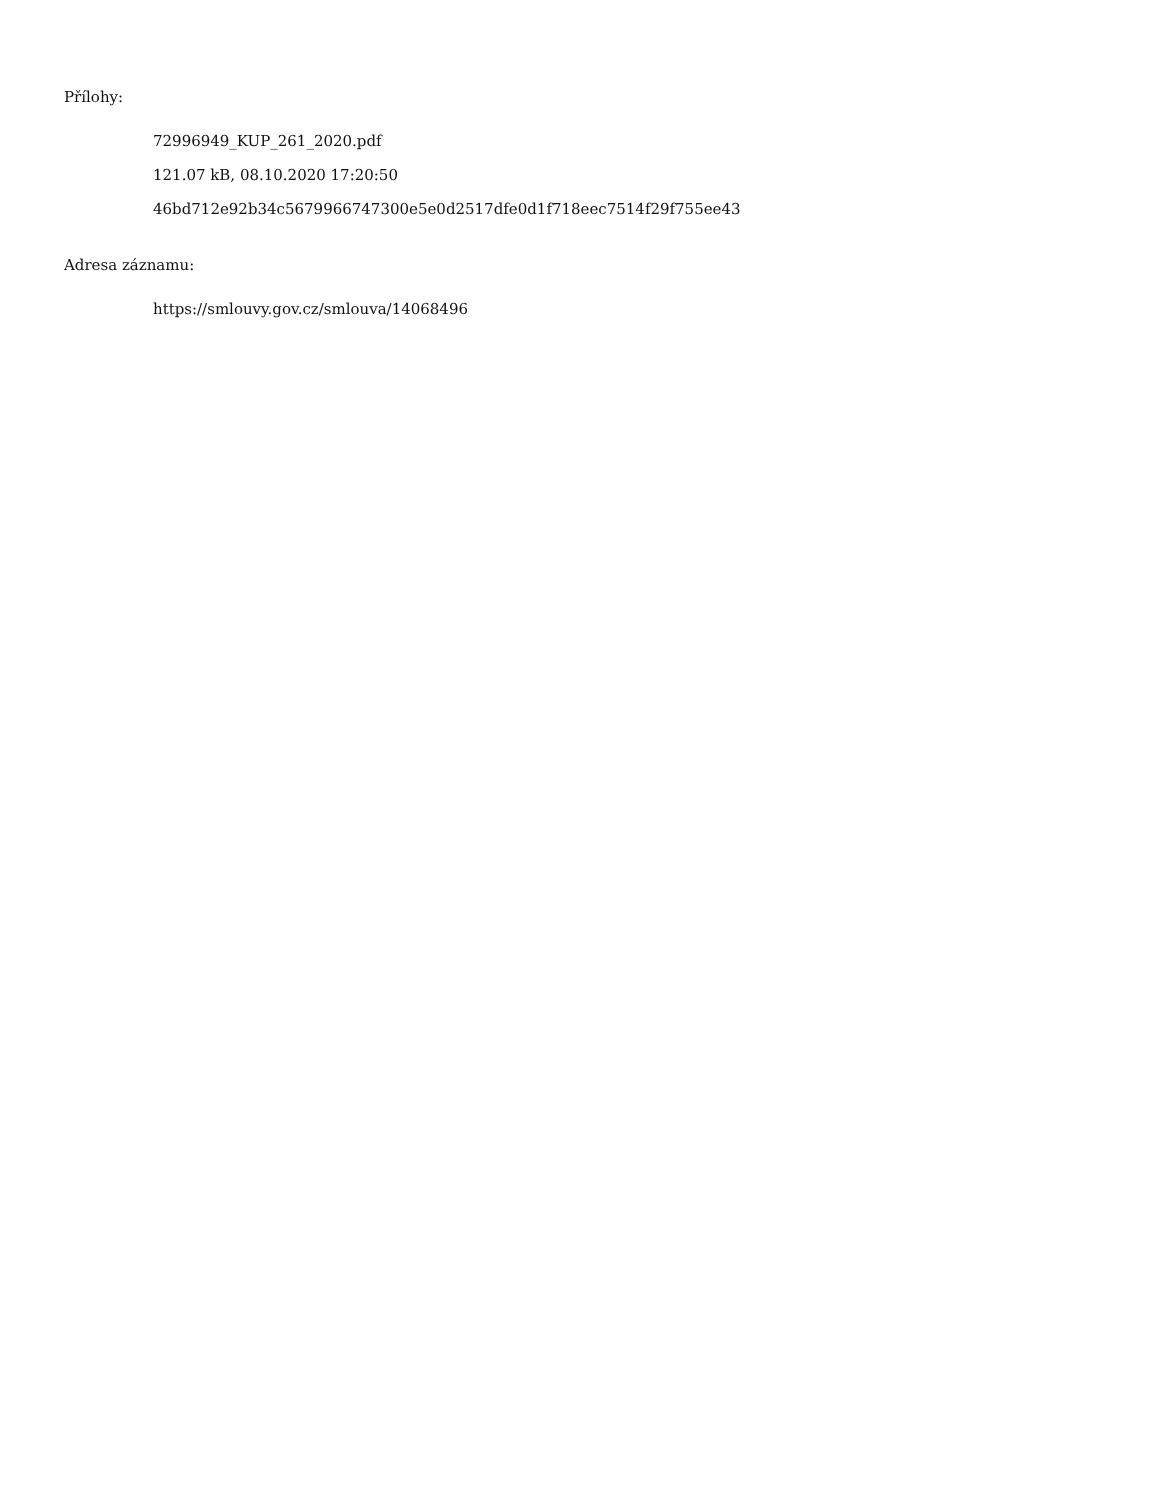Přílohy:
72996949_KUP_261_2020.pdf
121.07 kB, 08.10.2020 17:20:50
46bd712e92b34c5679966747300e5e0d2517dfe0d1f718eec7514f29f755ee43
Adresa záznamu:
https://smlouvy.gov.cz/smlouva/14068496